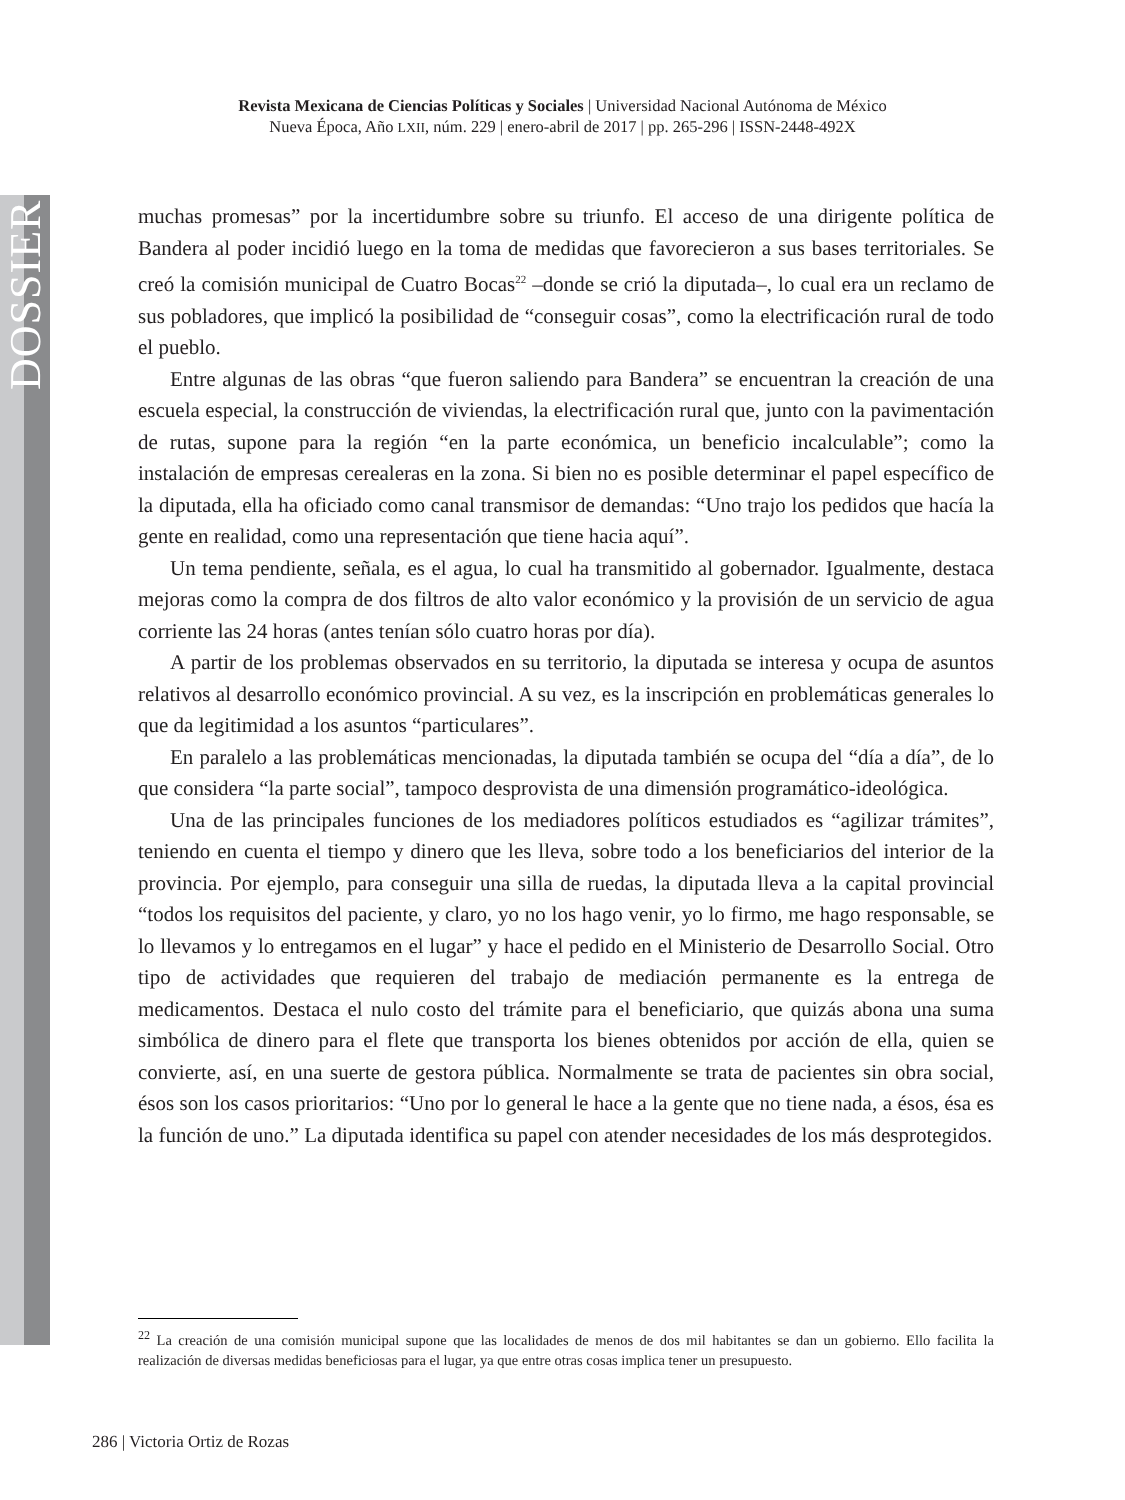DOSSIER
Revista Mexicana de Ciencias Políticas y Sociales | Universidad Nacional Autónoma de México
Nueva Época, Año LXII, núm. 229 | enero-abril de 2017 | pp. 265-296 | ISSN-2448-492X
muchas promesas” por la incertidumbre sobre su triunfo. El acceso de una dirigente política de Bandera al poder incidió luego en la toma de medidas que favorecieron a sus bases territoriales. Se creó la comisión municipal de Cuatro Bocas<sup>22</sup> –donde se crió la diputada–, lo cual era un reclamo de sus pobladores, que implicó la posibilidad de “conseguir cosas”, como la electrificación rural de todo el pueblo.
Entre algunas de las obras “que fueron saliendo para Bandera” se encuentran la creación de una escuela especial, la construcción de viviendas, la electrificación rural que, junto con la pavimentación de rutas, supone para la región “en la parte económica, un beneficio incalculable”; como la instalación de empresas cerealeras en la zona. Si bien no es posible determinar el papel específico de la diputada, ella ha oficiado como canal transmisor de demandas: “Uno trajo los pedidos que hacía la gente en realidad, como una representación que tiene hacia aquí”.
Un tema pendiente, señala, es el agua, lo cual ha transmitido al gobernador. Igualmente, destaca mejoras como la compra de dos filtros de alto valor económico y la provisión de un servicio de agua corriente las 24 horas (antes tenían sólo cuatro horas por día).
A partir de los problemas observados en su territorio, la diputada se interesa y ocupa de asuntos relativos al desarrollo económico provincial. A su vez, es la inscripción en problemáticas generales lo que da legitimidad a los asuntos “particulares”.
En paralelo a las problemáticas mencionadas, la diputada también se ocupa del “día a día”, de lo que considera “la parte social”, tampoco desprovista de una dimensión programático-ideológica.
Una de las principales funciones de los mediadores políticos estudiados es “agilizar trámites”, teniendo en cuenta el tiempo y dinero que les lleva, sobre todo a los beneficiarios del interior de la provincia. Por ejemplo, para conseguir una silla de ruedas, la diputada lleva a la capital provincial “todos los requisitos del paciente, y claro, yo no los hago venir, yo lo firmo, me hago responsable, se lo llevamos y lo entregamos en el lugar” y hace el pedido en el Ministerio de Desarrollo Social. Otro tipo de actividades que requieren del trabajo de mediación permanente es la entrega de medicamentos. Destaca el nulo costo del trámite para el beneficiario, que quizás abona una suma simbólica de dinero para el flete que transporta los bienes obtenidos por acción de ella, quien se convierte, así, en una suerte de gestora pública. Normalmente se trata de pacientes sin obra social, ésos son los casos prioritarios: “Uno por lo general le hace a la gente que no tiene nada, a ésos, ésa es la función de uno.” La diputada identifica su papel con atender necesidades de los más desprotegidos.
<sup>22</sup> La creación de una comisión municipal supone que las localidades de menos de dos mil habitantes se dan un gobierno. Ello facilita la realización de diversas medidas beneficiosas para el lugar, ya que entre otras cosas implica tener un presupuesto.
286 | Victoria Ortiz de Rozas